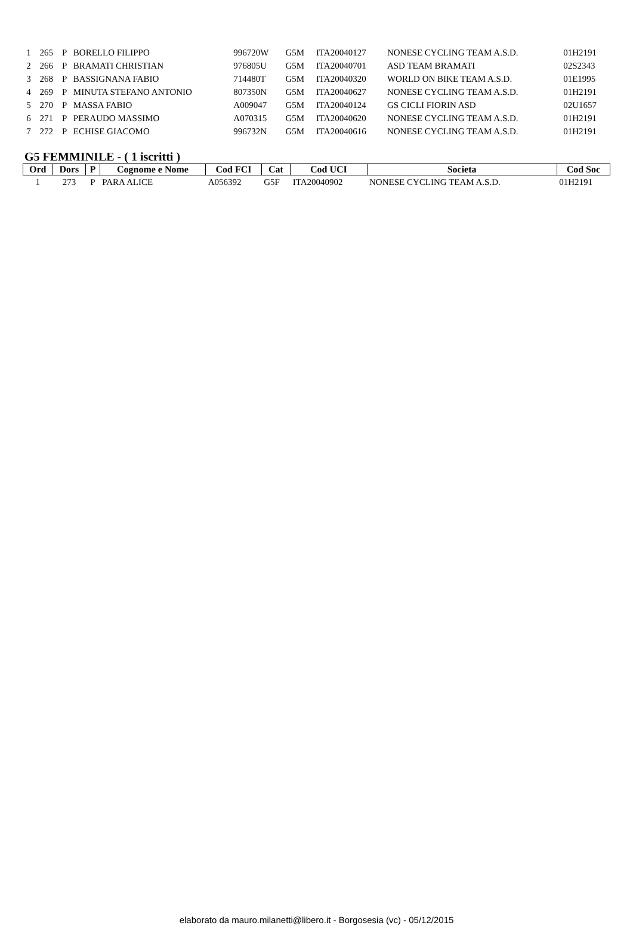| 1 | 265 | P | BORELLO FILIPPO | 996720W | G5M | ITA20040127 | NONESE CYCLING TEAM A.S.D. | 01H2191 |
| 2 | 266 | P | BRAMATI CHRISTIAN | 976805U | G5M | ITA20040701 | ASD TEAM BRAMATI | 02S2343 |
| 3 | 268 | P | BASSIGNANA FABIO | 714480T | G5M | ITA20040320 | WORLD ON BIKE TEAM A.S.D. | 01E1995 |
| 4 | 269 | P | MINUTA STEFANO ANTONIO | 807350N | G5M | ITA20040627 | NONESE CYCLING TEAM A.S.D. | 01H2191 |
| 5 | 270 | P | MASSA FABIO | A009047 | G5M | ITA20040124 | GS CICLI FIORIN ASD | 02U1657 |
| 6 | 271 | P | PERAUDO MASSIMO | A070315 | G5M | ITA20040620 | NONESE CYCLING TEAM A.S.D. | 01H2191 |
| 7 | 272 | P | ECHISE GIACOMO | 996732N | G5M | ITA20040616 | NONESE CYCLING TEAM A.S.D. | 01H2191 |
G5 FEMMINILE - ( 1 iscritti )
| Ord | Dors | P | Cognome e Nome | Cod FCI | Cat | Cod UCI | Societa | Cod Soc |
| --- | --- | --- | --- | --- | --- | --- | --- | --- |
| 1 | 273 | P | PARA ALICE | A056392 | G5F | ITA20040902 | NONESE CYCLING TEAM A.S.D. | 01H2191 |
elaborato da mauro.milanetti@libero.it - Borgosesia (vc) - 05/12/2015